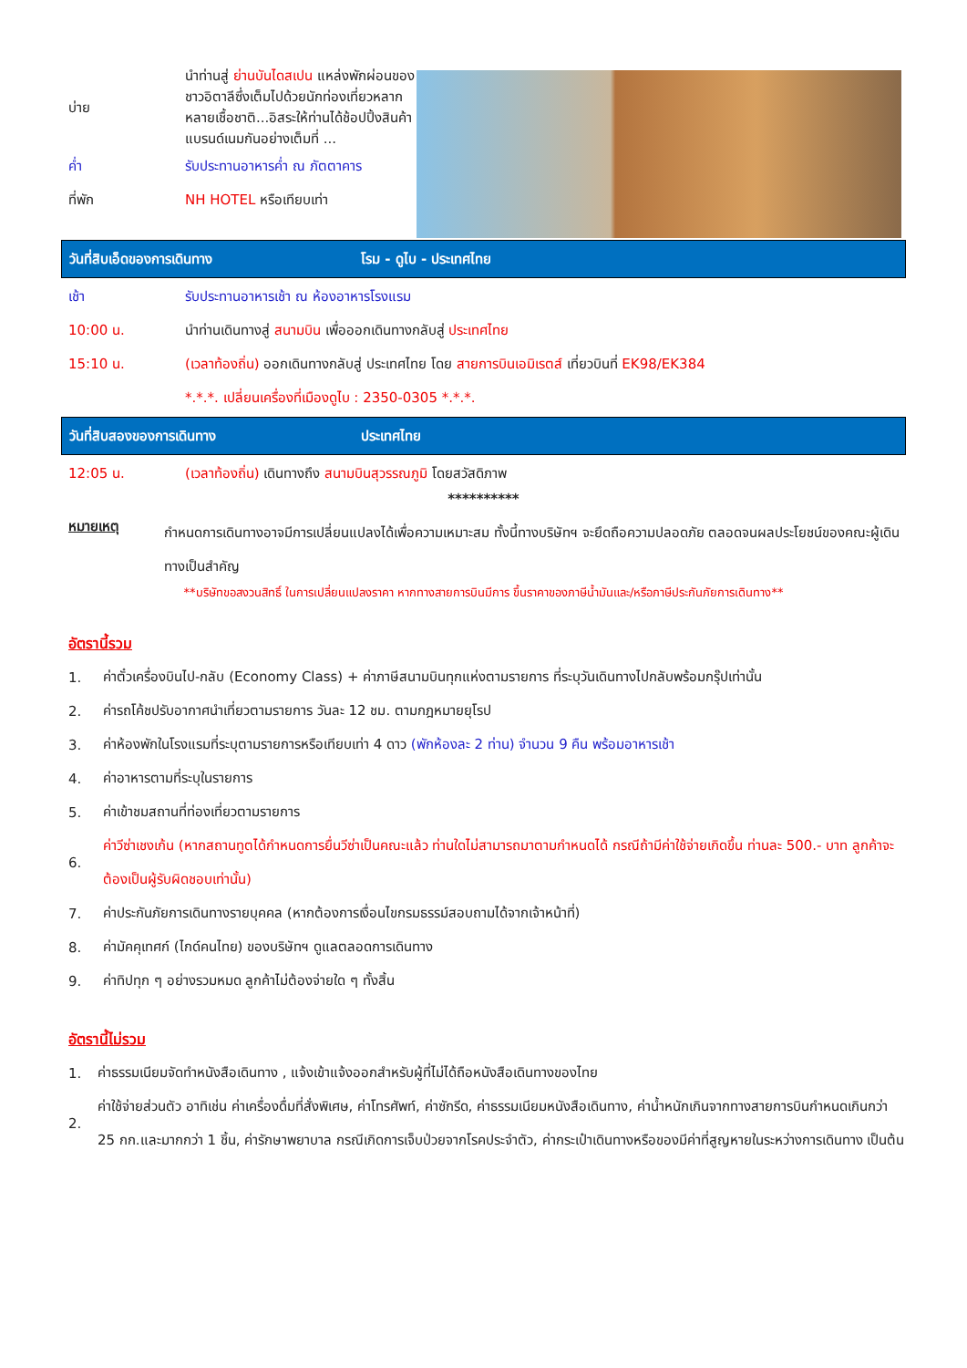บ่าย นำท่านสู่ ย่านบันไดสเปน แหล่งพักผ่อนของชาวอิตาลีซึ่งเต็มไปด้วยนักท่องเที่ยวหลากหลายเชื้อชาติ...อิสระให้ท่านได้ช้อปปิ้งสินค้าแบรนด์เนมกันอย่างเต็มที่ ...
ค่ำ รับประทานอาหารค่ำ ณ ภัตตาคาร
ที่พัก NH HOTEL หรือเทียบเท่า
วันที่สิบเอ็ดของการเดินทาง โรม - ดูไบ - ประเทศไทย
เช้า รับประทานอาหารเช้า ณ ห้องอาหารโรงแรม
10:00 น. นำท่านเดินทางสู่ สนามบิน เพื่อออกเดินทางกลับสู่ ประเทศไทย
15:10 น. (เวลาท้องถิ่น) ออกเดินทางกลับสู่ ประเทศไทย โดย สายการบินเอมิเรตส์ เที่ยวบินที่ EK98/EK384
*.*.*. เปลี่ยนเครื่องที่เมืองดูไบ : 2350-0305 *.*.*.
วันที่สิบสองของการเดินทาง ประเทศไทย
12:05 น. (เวลาท้องถิ่น) เดินทางถึง สนามบินสุวรรณภูมิ โดยสวัสดิภาพ
**********
หมายเหตุ กำหนดการเดินทางอาจมีการเปลี่ยนแปลงได้เพื่อความเหมาะสม ทั้งนี้ทางบริษัทฯ จะยึดถือความปลอดภัย ตลอดจนผลประโยชน์ของคณะผู้เดินทางเป็นสำคัญ
**บริษัทขอสงวนสิทธิ์ ในการเปลี่ยนแปลงราคา หากทางสายการบินมีการ ขึ้นราคาของภาษีน้ำมันและ/หรือภาษีประกันภัยการเดินทาง**
อัตรานี้รวม
1. ค่าตั๋วเครื่องบินไป-กลับ (Economy Class) + ค่าภาษีสนามบินทุกแห่งตามรายการ ที่ระบุวันเดินทางไปกลับพร้อมกรุ๊ปเท่านั้น
2. ค่ารถโค้ชปรับอากาศนำเที่ยวตามรายการ วันละ 12 ชม. ตามกฎหมายยุโรป
3. ค่าห้องพักในโรงแรมที่ระบุตามรายการหรือเทียบเท่า 4 ดาว (พักห้องละ 2 ท่าน) จำนวน 9 คืน พร้อมอาหารเช้า
4. ค่าอาหารตามที่ระบุในรายการ
5. ค่าเข้าชมสถานที่ท่องเที่ยวตามรายการ
6. ค่าวีซ่าเชงเก้น (หากสถานทูตได้กำหนดการยื่นวีซ่าเป็นคณะแล้ว ท่านใดไม่สามารถมาตามกำหนดได้ กรณีถ้ามีค่าใช้จ่ายเกิดขึ้น ท่านละ 500.- บาท ลูกค้าจะต้องเป็นผู้รับผิดชอบเท่านั้น)
7. ค่าประกันภัยการเดินทางรายบุคคล (หากต้องการเงื่อนไขกรมธรรม์สอบถามได้จากเจ้าหน้าที่)
8. ค่ามัคคุเทศก์ (ไกด์คนไทย) ของบริษัทฯ ดูแลตลอดการเดินทาง
9. ค่าทิปทุก ๆ อย่างรวมหมด ลูกค้าไม่ต้องจ่ายใด ๆ ทั้งสิ้น
อัตรานี้ไม่รวม
1. ค่าธรรมเนียมจัดทำหนังสือเดินทาง , แจ้งเข้าแจ้งออกสำหรับผู้ที่ไม่ได้ถือหนังสือเดินทางของไทย
2. ค่าใช้จ่ายส่วนตัว อาทิเช่น ค่าเครื่องดื่มที่สั่งพิเศษ, ค่าโทรศัพท์, ค่าซักรีด, ค่าธรรมเนียมหนังสือเดินทาง, ค่าน้ำหนักเกินจากทางสายการบินกำหนดเกินกว่า 25 กก.และมากกว่า 1 ชิ้น, ค่ารักษาพยาบาล กรณีเกิดการเจ็บป่วยจากโรคประจำตัว, ค่ากระเป๋าเดินทางหรือของมีค่าที่สูญหายในระหว่างการเดินทาง เป็นต้น